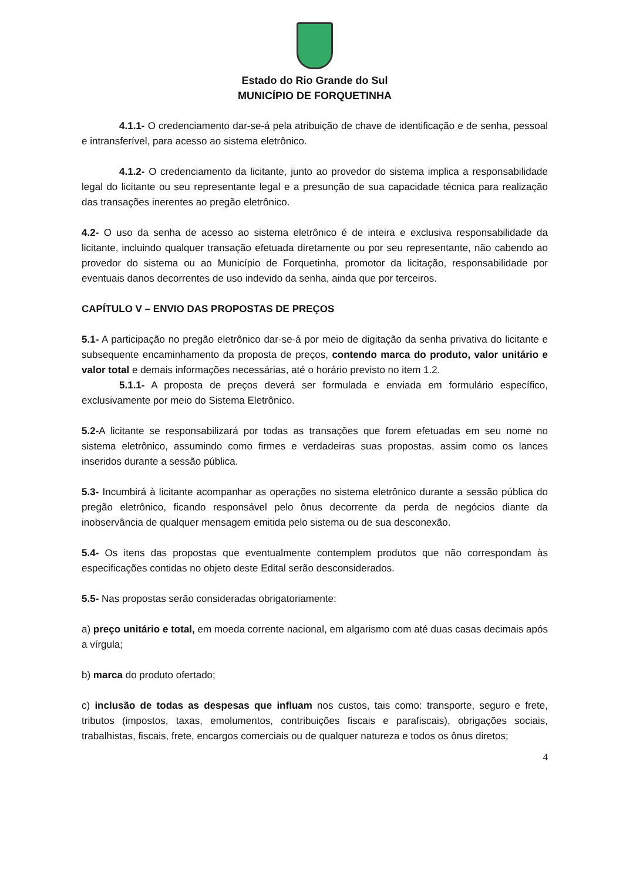Estado do Rio Grande do Sul
MUNICÍPIO DE FORQUETINHA
4.1.1- O credenciamento dar-se-á pela atribuição de chave de identificação e de senha, pessoal e intransferível, para acesso ao sistema eletrônico.
4.1.2- O credenciamento da licitante, junto ao provedor do sistema implica a responsabilidade legal do licitante ou seu representante legal e a presunção de sua capacidade técnica para realização das transações inerentes ao pregão eletrônico.
4.2- O uso da senha de acesso ao sistema eletrônico é de inteira e exclusiva responsabilidade da licitante, incluindo qualquer transação efetuada diretamente ou por seu representante, não cabendo ao provedor do sistema ou ao Município de Forquetinha, promotor da licitação, responsabilidade por eventuais danos decorrentes de uso indevido da senha, ainda que por terceiros.
CAPÍTULO V – ENVIO DAS PROPOSTAS DE PREÇOS
5.1- A participação no pregão eletrônico dar-se-á por meio de digitação da senha privativa do licitante e subsequente encaminhamento da proposta de preços, contendo marca do produto, valor unitário e valor total e demais informações necessárias, até o horário previsto no item 1.2.
5.1.1- A proposta de preços deverá ser formulada e enviada em formulário específico, exclusivamente por meio do Sistema Eletrônico.
5.2-A licitante se responsabilizará por todas as transações que forem efetuadas em seu nome no sistema eletrônico, assumindo como firmes e verdadeiras suas propostas, assim como os lances inseridos durante a sessão pública.
5.3- Incumbirá à licitante acompanhar as operações no sistema eletrônico durante a sessão pública do pregão eletrônico, ficando responsável pelo ônus decorrente da perda de negócios diante da inobservância de qualquer mensagem emitida pelo sistema ou de sua desconexão.
5.4- Os itens das propostas que eventualmente contemplem produtos que não correspondam às especificações contidas no objeto deste Edital serão desconsiderados.
5.5- Nas propostas serão consideradas obrigatoriamente:
a) preço unitário e total, em moeda corrente nacional, em algarismo com até duas casas decimais após a vírgula;
b) marca do produto ofertado;
c) inclusão de todas as despesas que influam nos custos, tais como: transporte, seguro e frete, tributos (impostos, taxas, emolumentos, contribuições fiscais e parafiscais), obrigações sociais, trabalhistas, fiscais, frete, encargos comerciais ou de qualquer natureza e todos os ônus diretos;
4